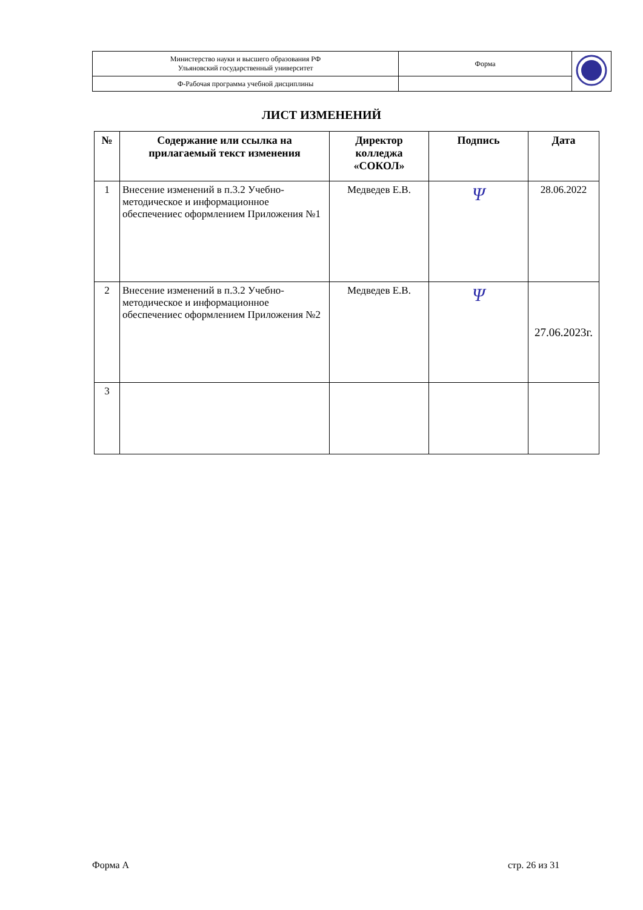| Министерство науки и высшего образования РФ Ульяновский государственный университет | Форма | |
| Ф-Рабочая программа учебной дисциплины | | |
ЛИСТ ИЗМЕНЕНИЙ
| № | Содержание или ссылка на прилагаемый текст изменения | Директор колледжа «СОКОЛ» | Подпись | Дата |
| --- | --- | --- | --- | --- |
| 1 | Внесение изменений в п.3.2 Учебно-методическое и информационное обеспечениес оформлением Приложения №1 | Медведев Е.В. | Ψ | 28.06.2022 |
| 2 | Внесение изменений в п.3.2 Учебно-методическое и информационное обеспечениес оформлением Приложения №2 | Медведев Е.В. | Ψ | 27.06.2023г. |
| 3 | | | | |
Форма А стр. 26 из 31